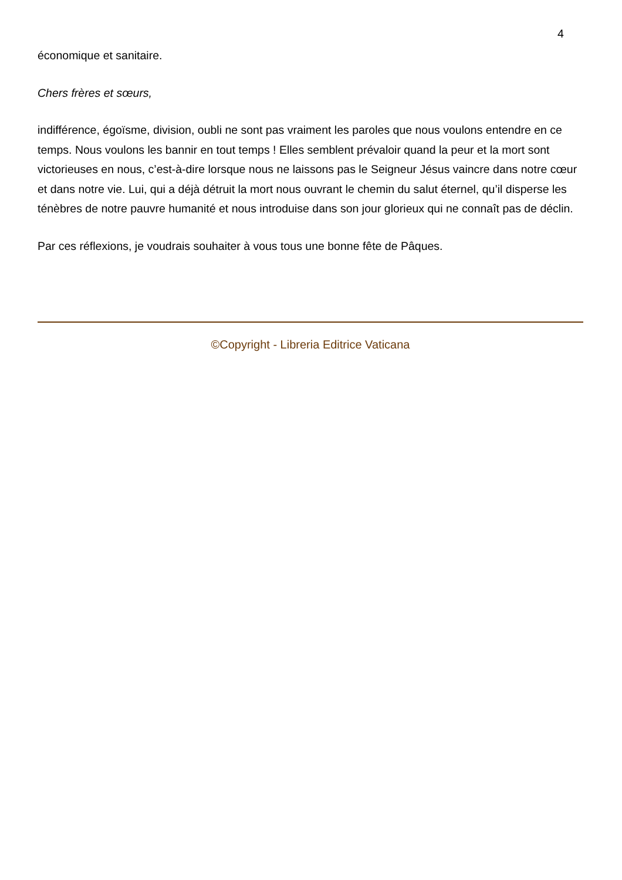4
économique et sanitaire.
Chers frères et sœurs,
indifférence, égoïsme, division, oubli ne sont pas vraiment les paroles que nous voulons entendre en ce temps. Nous voulons les bannir en tout temps ! Elles semblent prévaloir quand la peur et la mort sont victorieuses en nous, c’est-à-dire lorsque nous ne laissons pas le Seigneur Jésus vaincre dans notre cœur et dans notre vie. Lui, qui a déjà détruit la mort nous ouvrant le chemin du salut éternel, qu’il disperse les ténèbres de notre pauvre humanité et nous introduise dans son jour glorieux qui ne connaît pas de déclin.
Par ces réflexions, je voudrais souhaiter à vous tous une bonne fête de Pâques.
©Copyright - Libreria Editrice Vaticana